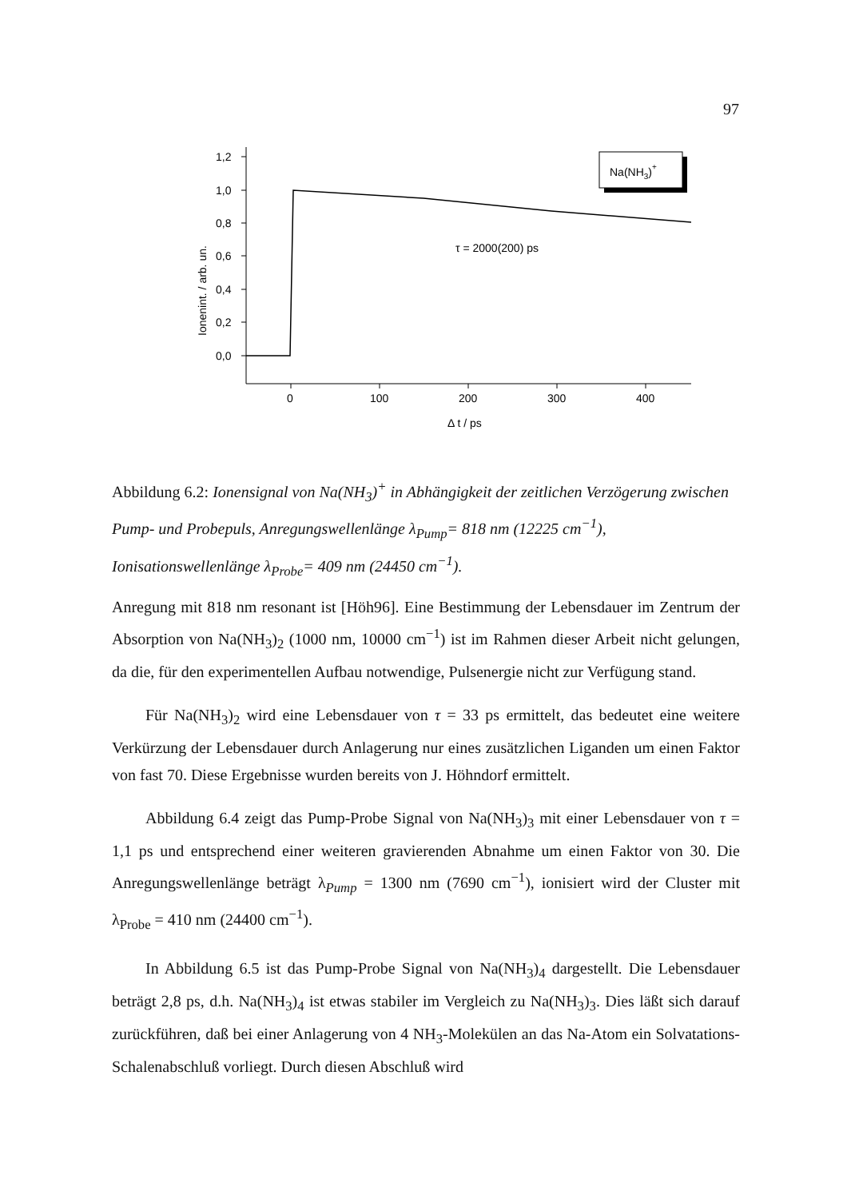97
1,2
1,0
0,8
0,6
0,4
0,2
0,0
0
100
200
300
400
Δ t / ps
Ionenint. / arb. un.
τ = 2000(200) ps
Na(NH3)+
Abbildung 6.2: Ionensignal von Na(NH<sub>3</sub>)<sup>+</sup> in Abhängigkeit der zeitlichen Verzögerung zwischen Pump- und Probepuls, Anregungswellenlänge λ<sub>Pump</sub>= 818 nm (12225 cm<sup>−1</sup>), Ionisationswellenlänge λ<sub>Probe</sub>= 409 nm (24450 cm<sup>−1</sup>).
Anregung mit 818 nm resonant ist [Höh96]. Eine Bestimmung der Lebensdauer im Zentrum der Absorption von Na(NH<sub>3</sub>)<sub>2</sub> (1000 nm, 10000 cm<sup>−1</sup>) ist im Rahmen dieser Arbeit nicht gelungen, da die, für den experimentellen Aufbau notwendige, Pulsenergie nicht zur Verfügung stand.
Für Na(NH<sub>3</sub>)<sub>2</sub> wird eine Lebensdauer von τ = 33 ps ermittelt, das bedeutet eine weitere Verkürzung der Lebensdauer durch Anlagerung nur eines zusätzlichen Liganden um einen Faktor von fast 70. Diese Ergebnisse wurden bereits von J. Höhndorf ermittelt.
Abbildung 6.4 zeigt das Pump-Probe Signal von Na(NH<sub>3</sub>)<sub>3</sub> mit einer Lebensdauer von τ = 1,1 ps und entsprechend einer weiteren gravierenden Abnahme um einen Faktor von 30. Die Anregungswellenlänge beträgt λ<sub>Pump</sub> = 1300 nm (7690 cm<sup>−1</sup>), ionisiert wird der Cluster mit λ<sub>Probe</sub> = 410 nm (24400 cm<sup>−1</sup>).
In Abbildung 6.5 ist das Pump-Probe Signal von Na(NH<sub>3</sub>)<sub>4</sub> dargestellt. Die Lebensdauer beträgt 2,8 ps, d.h. Na(NH<sub>3</sub>)<sub>4</sub> ist etwas stabiler im Vergleich zu Na(NH<sub>3</sub>)<sub>3</sub>. Dies läßt sich darauf zurückführen, daß bei einer Anlagerung von 4 NH<sub>3</sub>-Molekülen an das Na-Atom ein Solvatations-Schalenabschluß vorliegt. Durch diesen Abschluß wird